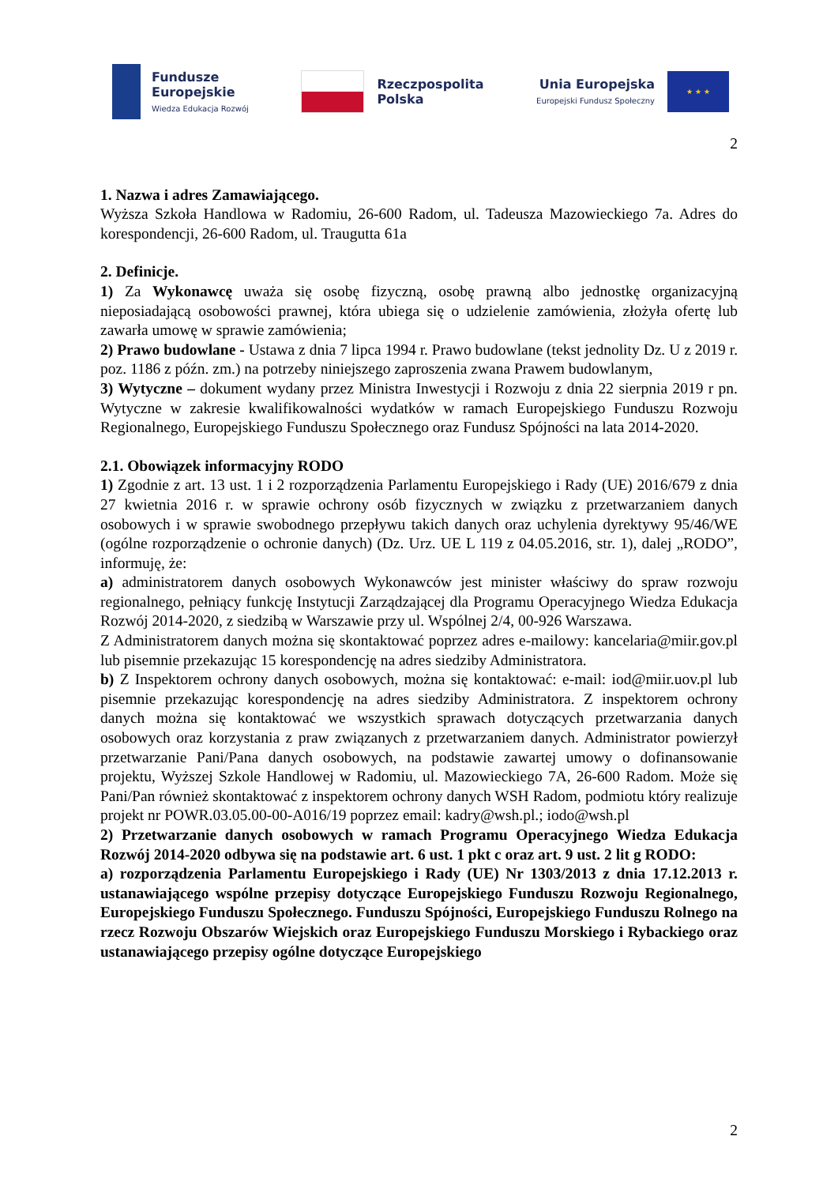Fundusze
Europejskie
Wiedza Edukacja Rozwój
Rzeczpospolita
Polska
Unia Europejska
Europejski Fundusz Społeczny
★ ★ ★
2
1. Nazwa i adres Zamawiającego.
Wyższa Szkoła Handlowa w Radomiu, 26-600 Radom, ul. Tadeusza Mazowieckiego 7a. Adres do korespondencji, 26-600 Radom, ul. Traugutta 61a
2. Definicje.
1) Za Wykonawcę uważa się osobę fizyczną, osobę prawną albo jednostkę organizacyjną nieposiadającą osobowości prawnej, która ubiega się o udzielenie zamówienia, złożyła ofertę lub zawarła umowę w sprawie zamówienia;
2) Prawo budowlane - Ustawa z dnia 7 lipca 1994 r. Prawo budowlane (tekst jednolity Dz. U z 2019 r. poz. 1186 z późn. zm.) na potrzeby niniejszego zaproszenia zwana Prawem budowlanym,
3) Wytyczne – dokument wydany przez Ministra Inwestycji i Rozwoju z dnia 22 sierpnia 2019 r pn. Wytyczne w zakresie kwalifikowalności wydatków w ramach Europejskiego Funduszu Rozwoju Regionalnego, Europejskiego Funduszu Społecznego oraz Fundusz Spójności na lata 2014-2020.
2.1. Obowiązek informacyjny RODO
1) Zgodnie z art. 13 ust. 1 i 2 rozporządzenia Parlamentu Europejskiego i Rady (UE) 2016/679 z dnia 27 kwietnia 2016 r. w sprawie ochrony osób fizycznych w związku z przetwarzaniem danych osobowych i w sprawie swobodnego przepływu takich danych oraz uchylenia dyrektywy 95/46/WE (ogólne rozporządzenie o ochronie danych) (Dz. Urz. UE L 119 z 04.05.2016, str. 1), dalej „RODO”, informuję, że:
a) administratorem danych osobowych Wykonawców jest minister właściwy do spraw rozwoju regionalnego, pełniący funkcję Instytucji Zarządzającej dla Programu Operacyjnego Wiedza Edukacja Rozwój 2014-2020, z siedzibą w Warszawie przy ul. Wspólnej 2/4, 00-926 Warszawa.
Z Administratorem danych można się skontaktować poprzez adres e-mailowy: kancelaria@miir.gov.pl lub pisemnie przekazując 15 korespondencję na adres siedziby Administratora.
b) Z Inspektorem ochrony danych osobowych, można się kontaktować: e-mail: iod@miir.uov.pl lub pisemnie przekazując korespondencję na adres siedziby Administratora. Z inspektorem ochrony danych można się kontaktować we wszystkich sprawach dotyczących przetwarzania danych osobowych oraz korzystania z praw związanych z przetwarzaniem danych. Administrator powierzył przetwarzanie Pani/Pana danych osobowych, na podstawie zawartej umowy o dofinansowanie projektu, Wyższej Szkole Handlowej w Radomiu, ul. Mazowieckiego 7A, 26-600 Radom. Może się Pani/Pan również skontaktować z inspektorem ochrony danych WSH Radom, podmiotu który realizuje projekt nr POWR.03.05.00-00-A016/19 poprzez email: kadry@wsh.pl.; iodo@wsh.pl
2) Przetwarzanie danych osobowych w ramach Programu Operacyjnego Wiedza Edukacja Rozwój 2014-2020 odbywa się na podstawie art. 6 ust. 1 pkt c oraz art. 9 ust. 2 lit g RODO:
a) rozporządzenia Parlamentu Europejskiego i Rady (UE) Nr 1303/2013 z dnia 17.12.2013 r. ustanawiającego wspólne przepisy dotyczące Europejskiego Funduszu Rozwoju Regionalnego, Europejskiego Funduszu Społecznego. Funduszu Spójności, Europejskiego Funduszu Rolnego na rzecz Rozwoju Obszarów Wiejskich oraz Europejskiego Funduszu Morskiego i Rybackiego oraz ustanawiającego przepisy ogólne dotyczące Europejskiego
2